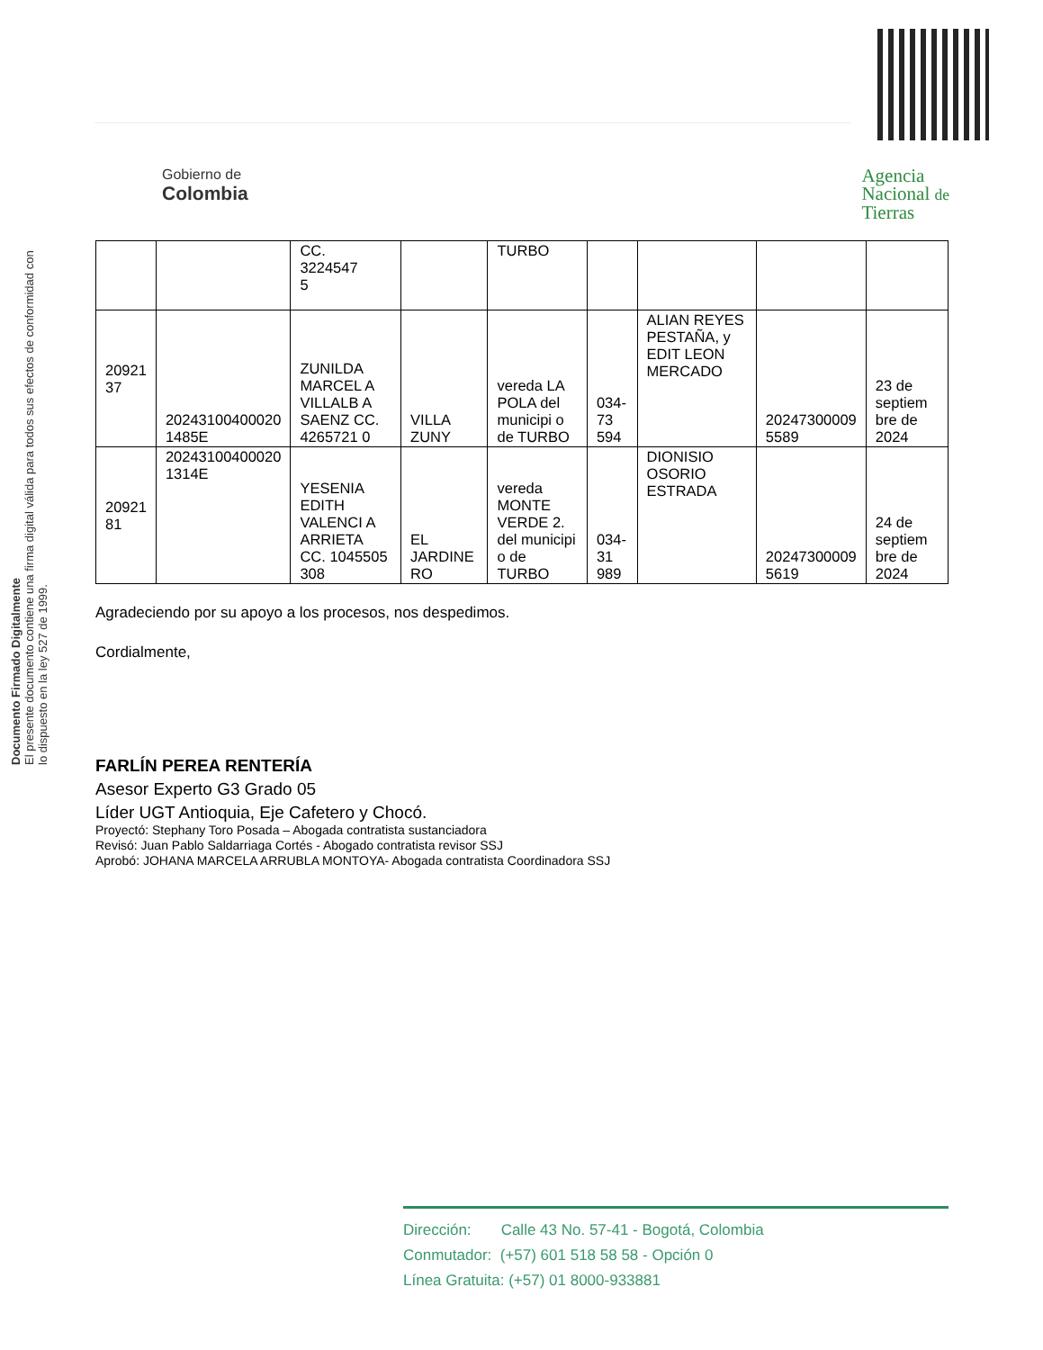Gobierno de
Colombia
Agencia
Nacional de
Tierras
Documento Firmado Digitalmente
El presente documento contiene una firma digital válida para todos sus efectos de conformidad con lo dispuesto en la ley 527 de 1999.
| | | CC. 3224547 5 | | TURBO | | | | |
| 20921 37 | 20243100400020 1485E | ZUNILDA MARCEL A VILLALB A SAENZ CC. 4265721 0 | VILLA ZUNY | vereda LA POLA del municipi o de TURBO | 034-73 594 | ALIAN REYES PESTAÑA, y EDIT LEON MERCADO | 20247300009 5589 | 23 de septiem bre de 2024 |
| 20921 81 | 20243100400020 1314E | YESENIA EDITH VALENCI A ARRIETA CC. 1045505 308 | EL JARDINE RO | vereda MONTE VERDE 2. del municipi o de TURBO | 034-31 989 | DIONISIO OSORIO ESTRADA | 20247300009 5619 | 24 de septiem bre de 2024 |
Agradeciendo por su apoyo a los procesos, nos despedimos.
Cordialmente,
FARLÍN PEREA RENTERÍA
Asesor Experto G3 Grado 05
Líder UGT Antioquia, Eje Cafetero y Chocó.
Proyectó: Stephany Toro Posada – Abogada contratista sustanciadora
Revisó: Juan Pablo Saldarriaga Cortés - Abogado contratista revisor SSJ
Aprobó: JOHANA MARCELA ARRUBLA MONTOYA- Abogada contratista Coordinadora SSJ
Dirección: Calle 43 No. 57-41 - Bogotá, Colombia
Conmutador: (+57) 601 518 58 58 - Opción 0
Línea Gratuita: (+57) 01 8000-933881